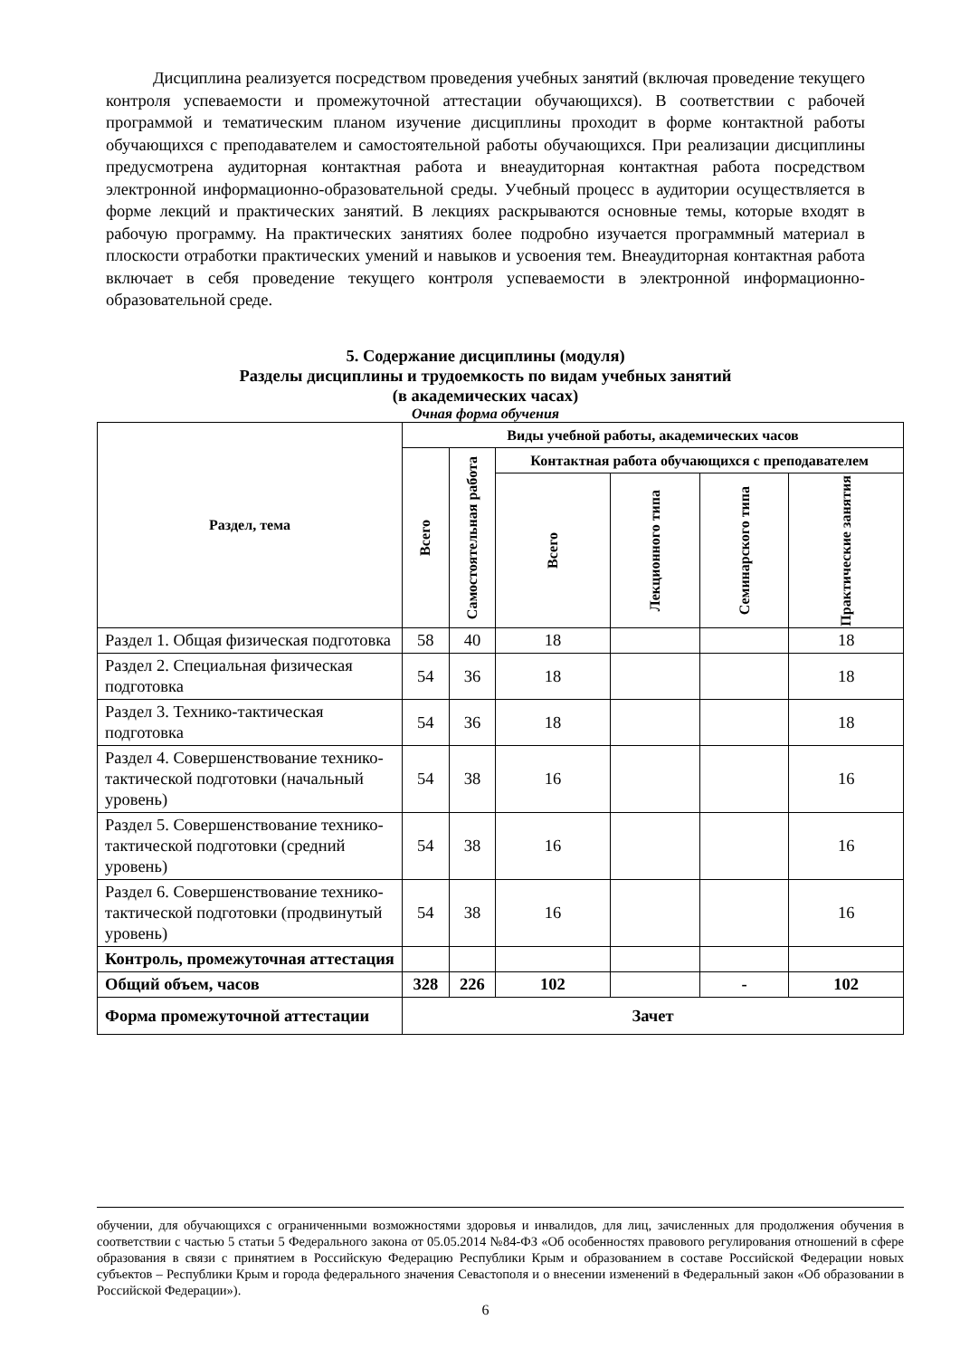Дисциплина реализуется посредством проведения учебных занятий (включая проведение текущего контроля успеваемости и промежуточной аттестации обучающихся). В соответствии с рабочей программой и тематическим планом изучение дисциплины проходит в форме контактной работы обучающихся с преподавателем и самостоятельной работы обучающихся. При реализации дисциплины предусмотрена аудиторная контактная работа и внеаудиторная контактная работа посредством электронной информационно-образовательной среды. Учебный процесс в аудитории осуществляется в форме лекций и практических занятий. В лекциях раскрываются основные темы, которые входят в рабочую программу. На практических занятиях более подробно изучается программный материал в плоскости отработки практических умений и навыков и усвоения тем. Внеаудиторная контактная работа включает в себя проведение текущего контроля успеваемости в электронной информационно-образовательной среде.
5. Содержание дисциплины (модуля)
Разделы дисциплины и трудоемкость по видам учебных занятий
(в академических часах)
Очная форма обучения
| Раздел, тема | Виды учебной работы, академических часов | | | | | |
| --- | --- | --- | --- | --- | --- | --- |
| | Всего | Самостоятельная работа | Контактная работа обучающихся с преподавателем | | | |
| | | | Всего | Лекционного типа | Семинарского типа | Практические занятия |
| Раздел 1. Общая физическая подготовка | 58 | 40 | 18 | | | 18 |
| Раздел 2. Специальная физическая подготовка | 54 | 36 | 18 | | | 18 |
| Раздел 3. Технико-тактическая подготовка | 54 | 36 | 18 | | | 18 |
| Раздел 4. Совершенствование технико-тактической подготовки (начальный уровень) | 54 | 38 | 16 | | | 16 |
| Раздел 5. Совершенствование технико-тактической подготовки (средний уровень) | 54 | 38 | 16 | | | 16 |
| Раздел 6. Совершенствование технико-тактической подготовки (продвинутый уровень) | 54 | 38 | 16 | | | 16 |
| Контроль, промежуточная аттестация | | | | | | |
| Общий объем, часов | 328 | 226 | 102 | | - | 102 |
| Форма промежуточной аттестации | Зачет | | | | | |
обучении, для обучающихся с ограниченными возможностями здоровья и инвалидов, для лиц, зачисленных для продолжения обучения в соответствии с частью 5 статьи 5 Федерального закона от 05.05.2014 №84-ФЗ «Об особенностях правового регулирования отношений в сфере образования в связи с принятием в Российскую Федерацию Республики Крым и образованием в составе Российской Федерации новых субъектов – Республики Крым и города федерального значения Севастополя и о внесении изменений в Федеральный закон «Об образовании в Российской Федерации»).
6